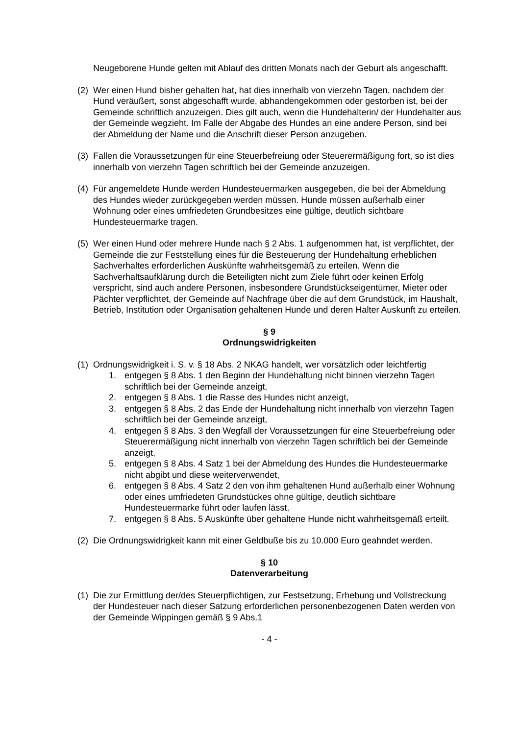Neugeborene Hunde gelten mit Ablauf des dritten Monats nach der Geburt als angeschafft.
(2) Wer einen Hund bisher gehalten hat, hat dies innerhalb von vierzehn Tagen, nachdem der Hund veräußert, sonst abgeschafft wurde, abhandengekommen oder gestorben ist, bei der Gemeinde schriftlich anzuzeigen. Dies gilt auch, wenn die Hundehalterin/ der Hundehalter aus der Gemeinde wegzieht. Im Falle der Abgabe des Hundes an eine andere Person, sind bei der Abmeldung der Name und die Anschrift dieser Person anzugeben.
(3) Fallen die Voraussetzungen für eine Steuerbefreiung oder Steuerermäßigung fort, so ist dies innerhalb von vierzehn Tagen schriftlich bei der Gemeinde anzuzeigen.
(4) Für angemeldete Hunde werden Hundesteuermarken ausgegeben, die bei der Abmeldung des Hundes wieder zurückgegeben werden müssen. Hunde müssen außerhalb einer Wohnung oder eines umfriedeten Grundbesitzes eine gültige, deutlich sichtbare Hundesteuermarke tragen.
(5) Wer einen Hund oder mehrere Hunde nach § 2 Abs. 1 aufgenommen hat, ist verpflichtet, der Gemeinde die zur Feststellung eines für die Besteuerung der Hundehaltung erheblichen Sachverhaltes erforderlichen Auskünfte wahrheitsgemäß zu erteilen. Wenn die Sachverhaltsaufklärung durch die Beteiligten nicht zum Ziele führt oder keinen Erfolg verspricht, sind auch andere Personen, insbesondere Grundstückseigentümer, Mieter oder Pächter verpflichtet, der Gemeinde auf Nachfrage über die auf dem Grundstück, im Haushalt, Betrieb, Institution oder Organisation gehaltenen Hunde und deren Halter Auskunft zu erteilen.
§ 9
Ordnungswidrigkeiten
(1) Ordnungswidrigkeit i. S. v. § 18 Abs. 2 NKAG handelt, wer vorsätzlich oder leichtfertig
1. entgegen § 8 Abs. 1 den Beginn der Hundehaltung nicht binnen vierzehn Tagen schriftlich bei der Gemeinde anzeigt,
2. entgegen § 8 Abs. 1 die Rasse des Hundes nicht anzeigt,
3. entgegen § 8 Abs. 2 das Ende der Hundehaltung nicht innerhalb von vierzehn Tagen schriftlich bei der Gemeinde anzeigt,
4. entgegen § 8 Abs. 3 den Wegfall der Voraussetzungen für eine Steuerbefreiung oder Steuerermäßigung nicht innerhalb von vierzehn Tagen schriftlich bei der Gemeinde anzeigt,
5. entgegen § 8 Abs. 4 Satz 1 bei der Abmeldung des Hundes die Hundesteuermarke nicht abgibt und diese weiterverwendet,
6. entgegen § 8 Abs. 4 Satz 2 den von ihm gehaltenen Hund außerhalb einer Wohnung oder eines umfriedeten Grundstückes ohne gültige, deutlich sichtbare Hundesteuermarke führt oder laufen lässt,
7. entgegen § 8 Abs. 5 Auskünfte über gehaltene Hunde nicht wahrheitsgemäß erteilt.
(2) Die Ordnungswidrigkeit kann mit einer Geldbuße bis zu 10.000 Euro geahndet werden.
§ 10
Datenverarbeitung
(1) Die zur Ermittlung der/des Steuerpflichtigen, zur Festsetzung, Erhebung und Vollstreckung der Hundesteuer nach dieser Satzung erforderlichen personenbezogenen Daten werden von der Gemeinde Wippingen gemäß § 9 Abs.1
- 4 -